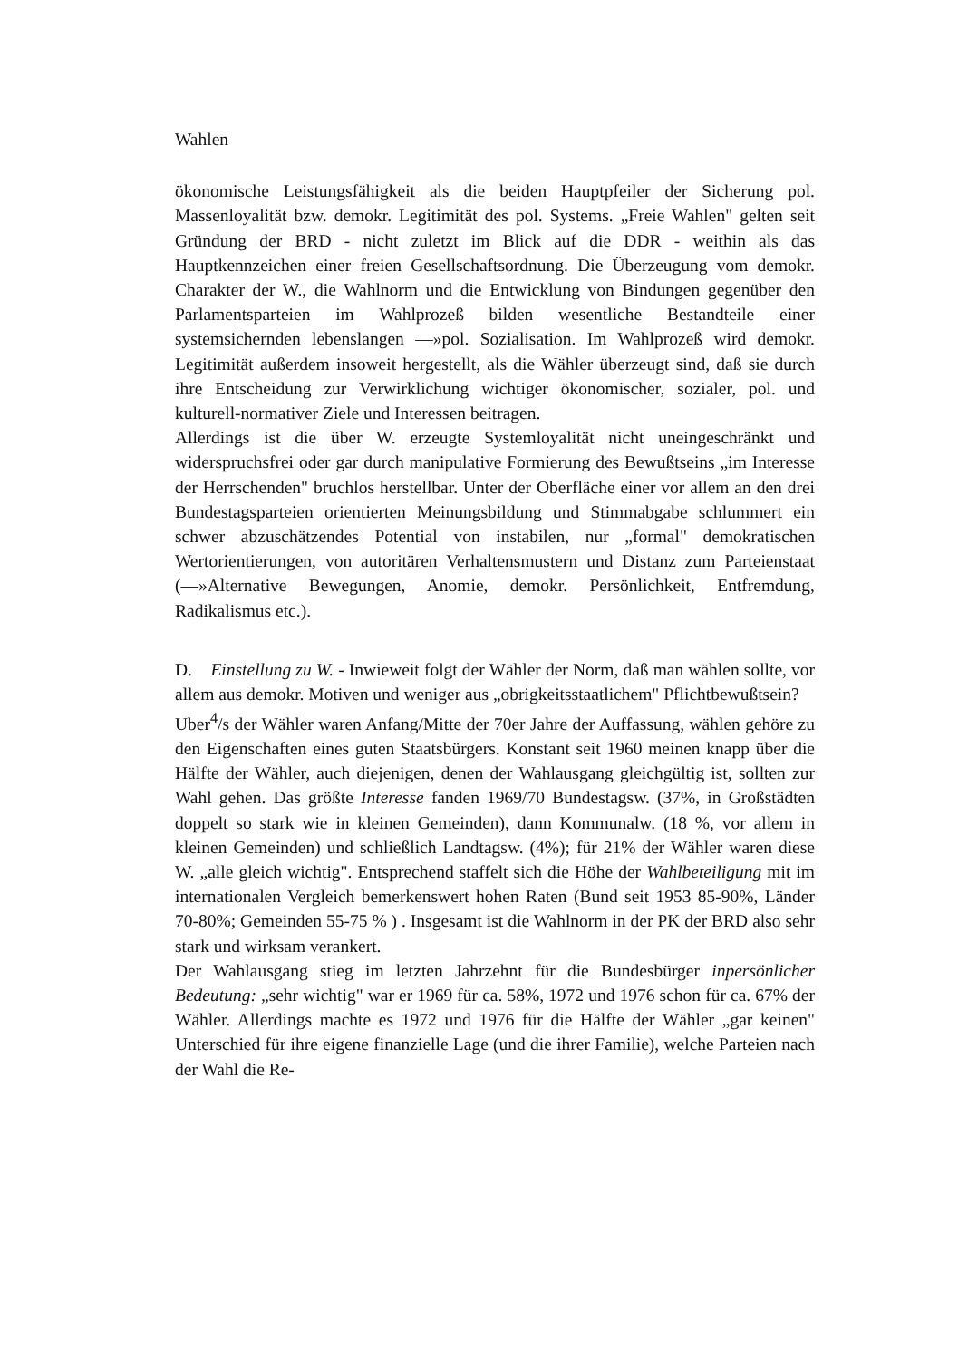Wahlen
ökonomische Leistungsfähigkeit als die beiden Hauptpfeiler der Sicherung pol. Massenloyalität bzw. demokr. Legitimität des pol. Systems. „Freie Wahlen" gelten seit Gründung der BRD - nicht zuletzt im Blick auf die DDR - weithin als das Hauptkennzeichen einer freien Gesellschaftsordnung. Die Überzeugung vom demokr. Charakter der W., die Wahlnorm und die Entwicklung von Bindungen gegenüber den Parlamentsparteien im Wahlprozeß bilden wesentliche Bestandteile einer systemsichernden lebenslangen —»pol. Sozialisation. Im Wahlprozeß wird demokr. Legitimität außerdem insoweit hergestellt, als die Wähler überzeugt sind, daß sie durch ihre Entscheidung zur Verwirklichung wichtiger ökonomischer, sozialer, pol. und kulturell-normativer Ziele und Interessen beitragen.
Allerdings ist die über W. erzeugte Systemloyalität nicht uneingeschränkt und widerspruchsfrei oder gar durch manipulative Formierung des Bewußtseins „im Interesse der Herrschenden" bruchlos herstellbar. Unter der Oberfläche einer vor allem an den drei Bundestagsparteien orientierten Meinungsbildung und Stimmabgabe schlummert ein schwer abzuschätzendes Potential von instabilen, nur „formal" demokratischen Wertorientierungen, von autoritären Verhaltensmustern und Distanz zum Parteienstaat (—»Alternative Bewegungen, Anomie, demokr. Persönlichkeit, Entfremdung, Radikalismus etc.).
D. Einstellung zu W. - Inwieweit folgt der Wähler der Norm, daß man wählen sollte, vor allem aus demokr. Motiven und weniger aus „obrigkeitsstaatlichem" Pflichtbewußtsein?
Uber<sup>4</sup>/s der Wähler waren Anfang/Mitte der 70er Jahre der Auffassung, wählen gehöre zu den Eigenschaften eines guten Staatsbürgers. Konstant seit 1960 meinen knapp über die Hälfte der Wähler, auch diejenigen, denen der Wahlausgang gleichgültig ist, sollten zur Wahl gehen. Das größte Interesse fanden 1969/70 Bundestagsw. (37%, in Großstädten doppelt so stark wie in kleinen Gemeinden), dann Kommunalw. (18 %, vor allem in kleinen Gemeinden) und schließlich Landtagsw. (4%); für 21% der Wähler waren diese W. „alle gleich wichtig". Entsprechend staffelt sich die Höhe der Wahlbeteiligung mit im internationalen Vergleich bemerkenswert hohen Raten (Bund seit 1953 85-90%, Länder 70-80%; Gemeinden 55-75 % ) . Insgesamt ist die Wahlnorm in der PK der BRD also sehr stark und wirksam verankert.
Der Wahlausgang stieg im letzten Jahrzehnt für die Bundesbürger inpersönlicher Bedeutung: „sehr wichtig" war er 1969 für ca. 58%, 1972 und 1976 schon für ca. 67% der Wähler. Allerdings machte es 1972 und 1976 für die Hälfte der Wähler „gar keinen" Unterschied für ihre eigene finanzielle Lage (und die ihrer Familie), welche Parteien nach der Wahl die Re-